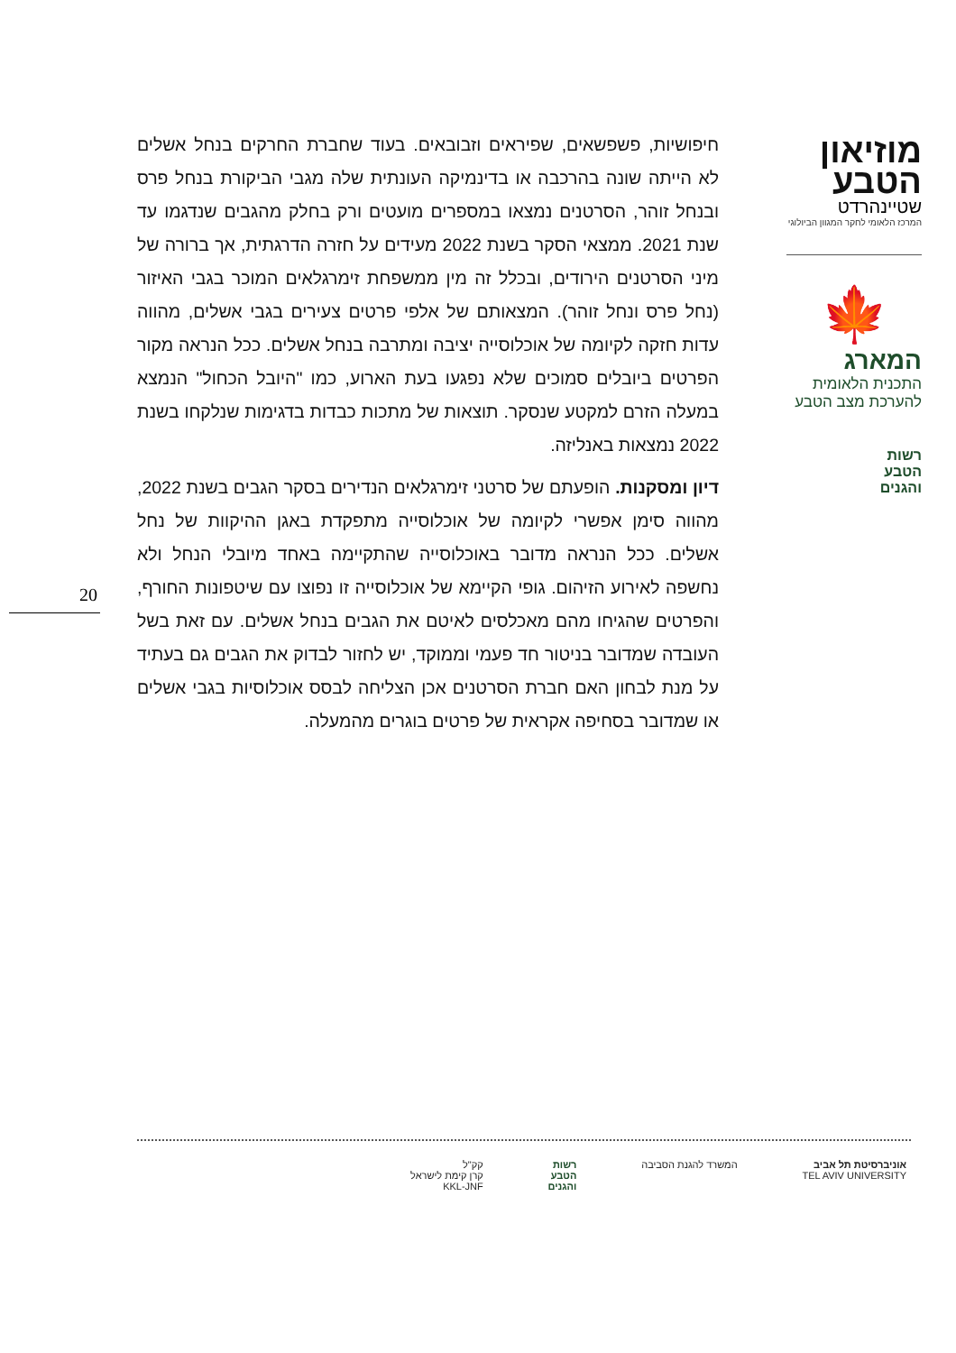מוזיאון
הטבע
שטיינהרדט
המרכז הלאומי לחקר המגוון הביולוגי
🍁
המארג
התכנית הלאומית
להערכת מצב הטבע
רשות
הטבע
והגנים
חיפושיות, פשפשאים, שפיראים וזבובאים. בעוד שחברת החרקים בנחל אשלים לא הייתה שונה בהרכבה או בדינמיקה העונתית שלה מגבי הביקורת בנחל פרס ובנחל זוהר, הסרטנים נמצאו במספרים מועטים ורק בחלק מהגבים שנדגמו עד שנת 2021. ממצאי הסקר בשנת 2022 מעידים על חזרה הדרגתית, אך ברורה של מיני הסרטנים הירודים, ובכלל זה מין ממשפחת זימרגלאים המוכר בגבי האיזור (נחל פרס ונחל זוהר). המצאותם של אלפי פרטים צעירים בגבי אשלים, מהווה עדות חזקה לקיומה של אוכלוסייה יציבה ומתרבה בנחל אשלים. ככל הנראה מקור הפרטים ביובלים סמוכים שלא נפגעו בעת הארוע, כמו "היובל הכחול" הנמצא במעלה הזרם למקטע שנסקר. תוצאות של מתכות כבדות בדגימות שנלקחו בשנת 2022 נמצאות באנליזה.
דיון ומסקנות. הופעתם של סרטני זימרגלאים הנדירים בסקר הגבים בשנת 2022, מהווה סימן אפשרי לקיומה של אוכלוסייה מתפקדת באגן ההיקוות של נחל אשלים. ככל הנראה מדובר באוכלוסייה שהתקיימה באחד מיובלי הנחל ולא נחשפה לאירוע הזיהום. גופי הקיימא של אוכלוסייה זו נפוצו עם שיטפונות החורף, והפרטים שהגיחו מהם מאכלסים לאיטם את הגבים בנחל אשלים. עם זאת בשל העובדה שמדובר בניטור חד פעמי וממוקד, יש לחזור לבדוק את הגבים גם בעתיד על מנת לבחון האם חברת הסרטנים אכן הצליחה לבסס אוכלוסיות בגבי אשלים או שמדובר בסחיפה אקראית של פרטים בוגרים מהמעלה.
20
אוניברסיטת תל אביב
TEL AVIV UNIVERSITY
המשרד להגנת הסביבה רשות
הטבע
והגנים
קק"ל
קרן קימת לישראל
KKL-JNF